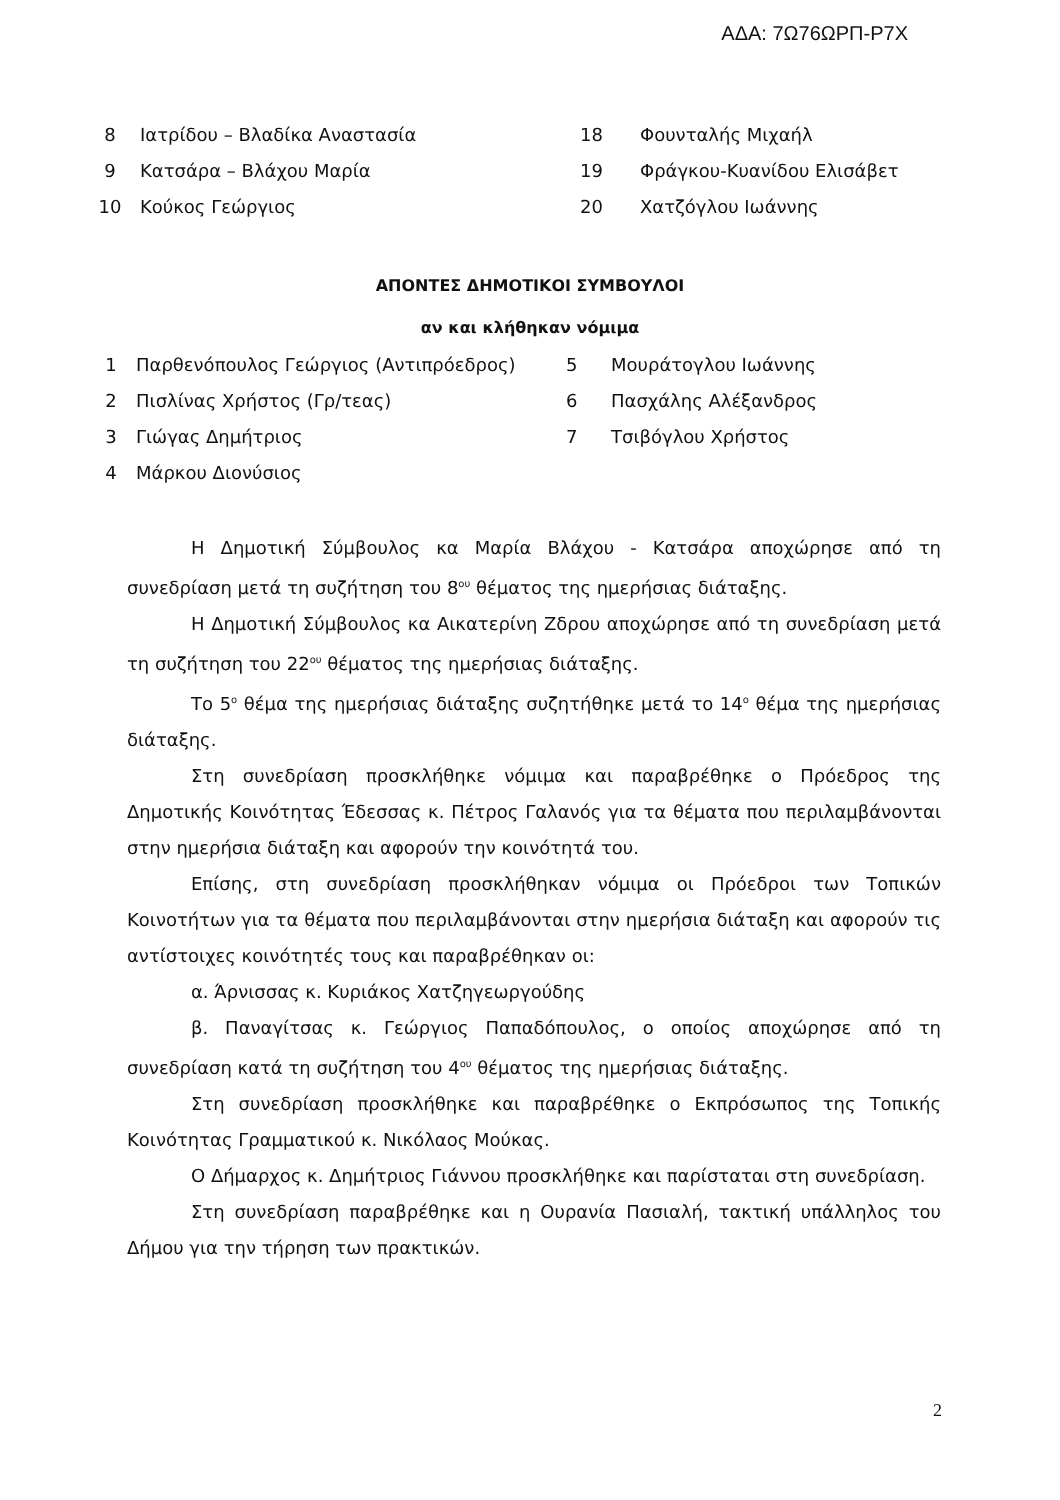ΑΔΑ: 7Ω76ΩΡΠ-Ρ7Χ
| 8 | Ιατρίδου – Βλαδίκα Αναστασία | 18 | Φουνταλής Μιχαήλ |
| 9 | Κατσάρα – Βλάχου Μαρία | 19 | Φράγκου-Κυανίδου Ελισάβετ |
| 10 | Κούκος Γεώργιος | 20 | Χατζόγλου Ιωάννης |
ΑΠΟΝΤΕΣ ΔΗΜΟΤΙΚΟΙ ΣΥΜΒΟΥΛΟΙ
αν και κλήθηκαν νόμιμα
| 1 | Παρθενόπουλος Γεώργιος (Αντιπρόεδρος) | 5 | Μουράτογλου Ιωάννης |
| 2 | Πισλίνας Χρήστος (Γρ/τεας) | 6 | Πασχάλης Αλέξανδρος |
| 3 | Γιώγας Δημήτριος | 7 | Τσιβόγλου Χρήστος |
| 4 | Μάρκου Διονύσιος | | |
Η Δημοτική Σύμβουλος κα Μαρία Βλάχου - Κατσάρα αποχώρησε από τη συνεδρίαση μετά τη συζήτηση του 8<sup>ου</sup> θέματος της ημερήσιας διάταξης.
Η Δημοτική Σύμβουλος κα Αικατερίνη Ζδρου αποχώρησε από τη συνεδρίαση μετά τη συζήτηση του 22<sup>ου</sup> θέματος της ημερήσιας διάταξης.
Το 5<sup>ο</sup> θέμα της ημερήσιας διάταξης συζητήθηκε μετά το 14<sup>ο</sup> θέμα της ημερήσιας διάταξης.
Στη συνεδρίαση προσκλήθηκε νόμιμα και παραβρέθηκε ο Πρόεδρος της Δημοτικής Κοινότητας Έδεσσας κ. Πέτρος Γαλανός για τα θέματα που περιλαμβάνονται στην ημερήσια διάταξη και αφορούν την κοινότητά του.
Επίσης, στη συνεδρίαση προσκλήθηκαν νόμιμα οι Πρόεδροι των Τοπικών Κοινοτήτων για τα θέματα που περιλαμβάνονται στην ημερήσια διάταξη και αφορούν τις αντίστοιχες κοινότητές τους και παραβρέθηκαν οι:
α. Άρνισσας κ. Κυριάκος Χατζηγεωργούδης
β. Παναγίτσας κ. Γεώργιος Παπαδόπουλος, ο οποίος αποχώρησε από τη συνεδρίαση κατά τη συζήτηση του 4<sup>ου</sup> θέματος της ημερήσιας διάταξης.
Στη συνεδρίαση προσκλήθηκε και παραβρέθηκε ο Εκπρόσωπος της Τοπικής Κοινότητας Γραμματικού κ. Νικόλαος Μούκας.
Ο Δήμαρχος κ. Δημήτριος Γιάννου προσκλήθηκε και παρίσταται στη συνεδρίαση.
Στη συνεδρίαση παραβρέθηκε και η Ουρανία Πασιαλή, τακτική υπάλληλος του Δήμου για την τήρηση των πρακτικών.
2